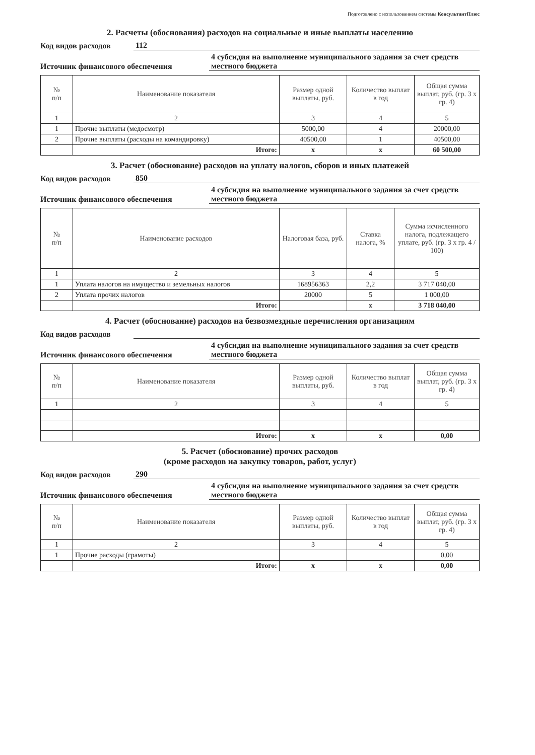Подготовлено с использованием системы КонсультантПлюс
2. Расчеты (обоснования) расходов на социальные и иные выплаты населению
Код видов расходов 112
Источник финансового обеспечения 4 субсидия на выполнение муниципального задания за счет средств местного бюджета
| № п/п | Наименование показателя | Размер одной выплаты, руб. | Количество выплат в год | Общая сумма выплат, руб. (гр. 3 х гр. 4) |
| --- | --- | --- | --- | --- |
| 1 | 2 | 3 | 4 | 5 |
| 1 | Прочие выплаты (медосмотр) | 5000,00 | 4 | 20000,00 |
| 2 | Прочие выплаты (расходы на командировку) | 40500,00 | 1 | 40500,00 |
| | Итого: | х | х | 60 500,00 |
3. Расчет (обоснование) расходов на уплату налогов, сборов и иных платежей
Код видов расходов 850
Источник финансового обеспечения 4 субсидия на выполнение муниципального задания за счет средств местного бюджета
| № п/п | Наименование расходов | Налоговая база, руб. | Ставка налога, % | Сумма исчисленного налога, подлежащего уплате, руб. (гр. 3 х гр. 4 / 100) |
| --- | --- | --- | --- | --- |
| 1 | 2 | 3 | 4 | 5 |
| 1 | Уплата налогов на имущество и земельных налогов | 168956363 | 2,2 | 3 717 040,00 |
| 2 | Уплата прочих налогов | 20000 | 5 | 1 000,00 |
| | Итого: | | х | 3 718 040,00 |
4. Расчет (обоснование) расходов на безвозмездные перечисления организациям
Код видов расходов
Источник финансового обеспечения 4 субсидия на выполнение муниципального задания за счет средств местного бюджета
| № п/п | Наименование показателя | Размер одной выплаты, руб. | Количество выплат в год | Общая сумма выплат, руб. (гр. 3 х гр. 4) |
| --- | --- | --- | --- | --- |
| 1 | 2 | 3 | 4 | 5 |
| | Итого: | х | х | 0,00 |
5. Расчет (обоснование) прочих расходов
(кроме расходов на закупку товаров, работ, услуг)
Код видов расходов 290
Источник финансового обеспечения 4 субсидия на выполнение муниципального задания за счет средств местного бюджета
| № п/п | Наименование показателя | Размер одной выплаты, руб. | Количество выплат в год | Общая сумма выплат, руб. (гр. 3 х гр. 4) |
| --- | --- | --- | --- | --- |
| 1 | 2 | 3 | 4 | 5 |
| 1 | Прочие расходы (грамоты) | | | 0,00 |
| | Итого: | х | х | 0,00 |